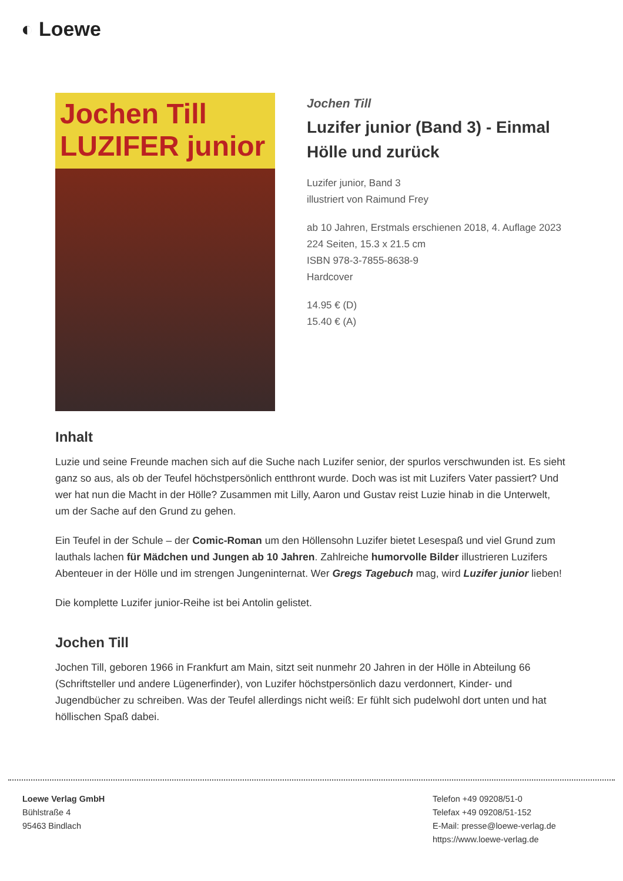◐ Loewe
Jochen Till
LUZIFER junior
Jochen Till
Luzifer junior (Band 3) - Einmal Hölle und zurück
Luzifer junior, Band 3
illustriert von Raimund Frey
ab 10 Jahren, Erstmals erschienen 2018, 4. Auflage 2023
224 Seiten, 15.3 x 21.5 cm
ISBN 978-3-7855-8638-9
Hardcover
14.95 € (D)
15.40 € (A)
Inhalt
Luzie und seine Freunde machen sich auf die Suche nach Luzifer senior, der spurlos verschwunden ist. Es sieht ganz so aus, als ob der Teufel höchstpersönlich entthront wurde. Doch was ist mit Luzifers Vater passiert? Und wer hat nun die Macht in der Hölle? Zusammen mit Lilly, Aaron und Gustav reist Luzie hinab in die Unterwelt, um der Sache auf den Grund zu gehen.
Ein Teufel in der Schule – der Comic-Roman um den Höllensohn Luzifer bietet Lesespaß und viel Grund zum lauthals lachen für Mädchen und Jungen ab 10 Jahren. Zahlreiche humorvolle Bilder illustrieren Luzifers Abenteuer in der Hölle und im strengen Jungeninternat. Wer Gregs Tagebuch mag, wird Luzifer junior lieben!
Die komplette Luzifer junior-Reihe ist bei Antolin gelistet.
Jochen Till
Jochen Till, geboren 1966 in Frankfurt am Main, sitzt seit nunmehr 20 Jahren in der Hölle in Abteilung 66 (Schriftsteller und andere Lügenerfinder), von Luzifer höchstpersönlich dazu verdonnert, Kinder- und Jugendbücher zu schreiben. Was der Teufel allerdings nicht weiß: Er fühlt sich pudelwohl dort unten und hat höllischen Spaß dabei.
Loewe Verlag GmbH
Bühlstraße 4
95463 Bindlach
Telefon +49 09208/51-0
Telefax +49 09208/51-152
E-Mail: presse@loewe-verlag.de
https://www.loewe-verlag.de